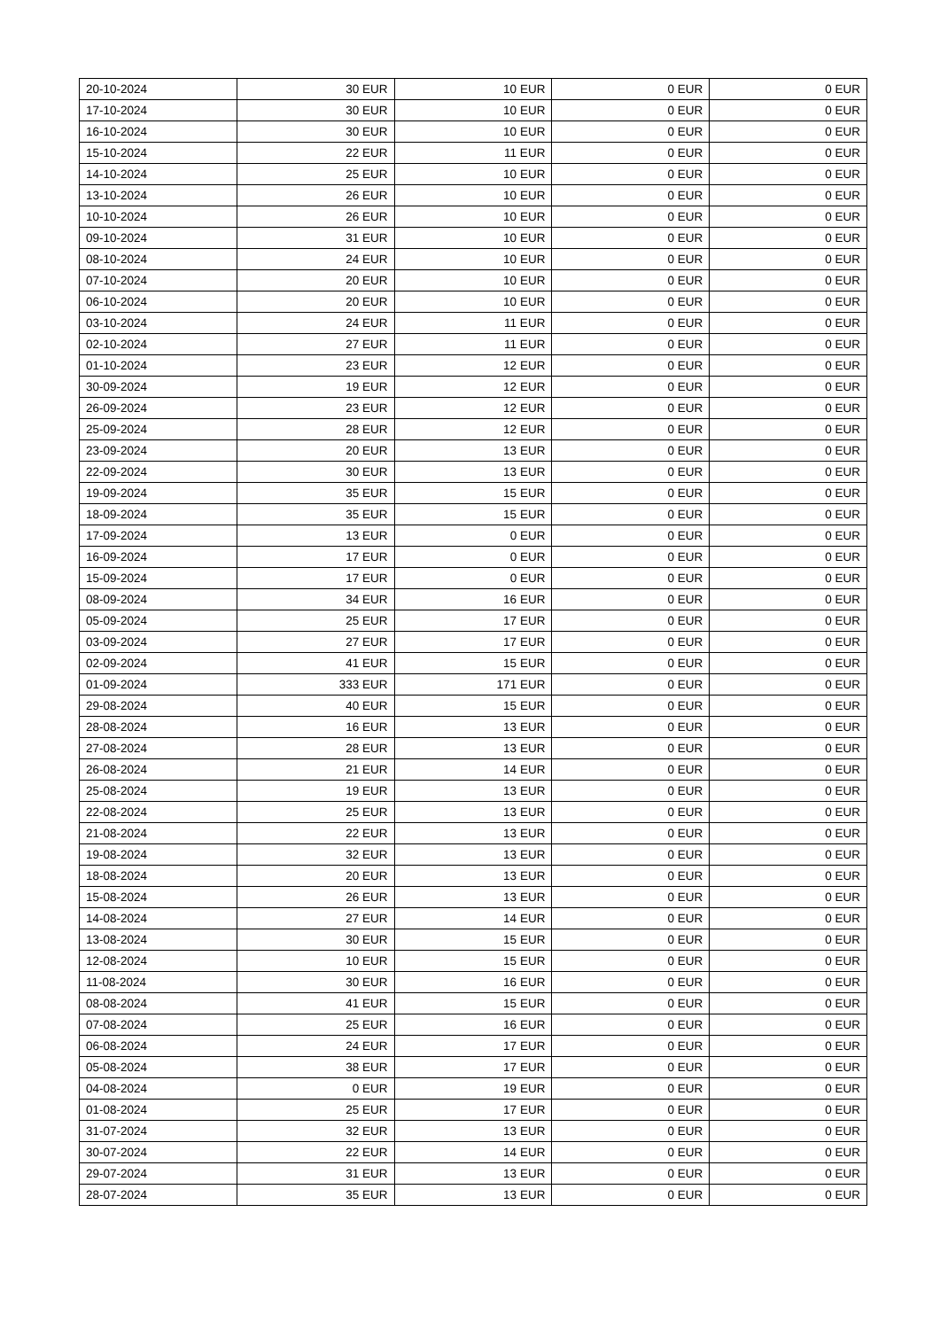| 20-10-2024 | 30 EUR | 10 EUR | 0 EUR | 0 EUR |
| 17-10-2024 | 30 EUR | 10 EUR | 0 EUR | 0 EUR |
| 16-10-2024 | 30 EUR | 10 EUR | 0 EUR | 0 EUR |
| 15-10-2024 | 22 EUR | 11 EUR | 0 EUR | 0 EUR |
| 14-10-2024 | 25 EUR | 10 EUR | 0 EUR | 0 EUR |
| 13-10-2024 | 26 EUR | 10 EUR | 0 EUR | 0 EUR |
| 10-10-2024 | 26 EUR | 10 EUR | 0 EUR | 0 EUR |
| 09-10-2024 | 31 EUR | 10 EUR | 0 EUR | 0 EUR |
| 08-10-2024 | 24 EUR | 10 EUR | 0 EUR | 0 EUR |
| 07-10-2024 | 20 EUR | 10 EUR | 0 EUR | 0 EUR |
| 06-10-2024 | 20 EUR | 10 EUR | 0 EUR | 0 EUR |
| 03-10-2024 | 24 EUR | 11 EUR | 0 EUR | 0 EUR |
| 02-10-2024 | 27 EUR | 11 EUR | 0 EUR | 0 EUR |
| 01-10-2024 | 23 EUR | 12 EUR | 0 EUR | 0 EUR |
| 30-09-2024 | 19 EUR | 12 EUR | 0 EUR | 0 EUR |
| 26-09-2024 | 23 EUR | 12 EUR | 0 EUR | 0 EUR |
| 25-09-2024 | 28 EUR | 12 EUR | 0 EUR | 0 EUR |
| 23-09-2024 | 20 EUR | 13 EUR | 0 EUR | 0 EUR |
| 22-09-2024 | 30 EUR | 13 EUR | 0 EUR | 0 EUR |
| 19-09-2024 | 35 EUR | 15 EUR | 0 EUR | 0 EUR |
| 18-09-2024 | 35 EUR | 15 EUR | 0 EUR | 0 EUR |
| 17-09-2024 | 13 EUR | 0 EUR | 0 EUR | 0 EUR |
| 16-09-2024 | 17 EUR | 0 EUR | 0 EUR | 0 EUR |
| 15-09-2024 | 17 EUR | 0 EUR | 0 EUR | 0 EUR |
| 08-09-2024 | 34 EUR | 16 EUR | 0 EUR | 0 EUR |
| 05-09-2024 | 25 EUR | 17 EUR | 0 EUR | 0 EUR |
| 03-09-2024 | 27 EUR | 17 EUR | 0 EUR | 0 EUR |
| 02-09-2024 | 41 EUR | 15 EUR | 0 EUR | 0 EUR |
| 01-09-2024 | 333 EUR | 171 EUR | 0 EUR | 0 EUR |
| 29-08-2024 | 40 EUR | 15 EUR | 0 EUR | 0 EUR |
| 28-08-2024 | 16 EUR | 13 EUR | 0 EUR | 0 EUR |
| 27-08-2024 | 28 EUR | 13 EUR | 0 EUR | 0 EUR |
| 26-08-2024 | 21 EUR | 14 EUR | 0 EUR | 0 EUR |
| 25-08-2024 | 19 EUR | 13 EUR | 0 EUR | 0 EUR |
| 22-08-2024 | 25 EUR | 13 EUR | 0 EUR | 0 EUR |
| 21-08-2024 | 22 EUR | 13 EUR | 0 EUR | 0 EUR |
| 19-08-2024 | 32 EUR | 13 EUR | 0 EUR | 0 EUR |
| 18-08-2024 | 20 EUR | 13 EUR | 0 EUR | 0 EUR |
| 15-08-2024 | 26 EUR | 13 EUR | 0 EUR | 0 EUR |
| 14-08-2024 | 27 EUR | 14 EUR | 0 EUR | 0 EUR |
| 13-08-2024 | 30 EUR | 15 EUR | 0 EUR | 0 EUR |
| 12-08-2024 | 10 EUR | 15 EUR | 0 EUR | 0 EUR |
| 11-08-2024 | 30 EUR | 16 EUR | 0 EUR | 0 EUR |
| 08-08-2024 | 41 EUR | 15 EUR | 0 EUR | 0 EUR |
| 07-08-2024 | 25 EUR | 16 EUR | 0 EUR | 0 EUR |
| 06-08-2024 | 24 EUR | 17 EUR | 0 EUR | 0 EUR |
| 05-08-2024 | 38 EUR | 17 EUR | 0 EUR | 0 EUR |
| 04-08-2024 | 0 EUR | 19 EUR | 0 EUR | 0 EUR |
| 01-08-2024 | 25 EUR | 17 EUR | 0 EUR | 0 EUR |
| 31-07-2024 | 32 EUR | 13 EUR | 0 EUR | 0 EUR |
| 30-07-2024 | 22 EUR | 14 EUR | 0 EUR | 0 EUR |
| 29-07-2024 | 31 EUR | 13 EUR | 0 EUR | 0 EUR |
| 28-07-2024 | 35 EUR | 13 EUR | 0 EUR | 0 EUR |